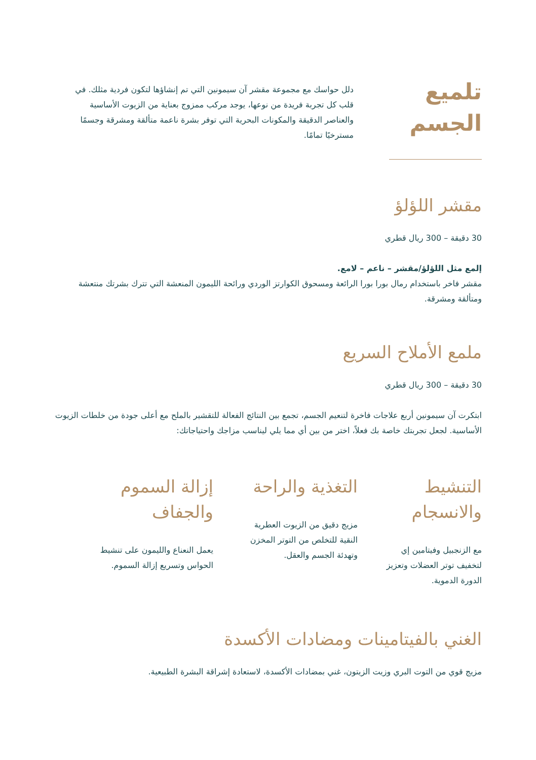تلميع الجسم
دلل حواسك مع مجموعة مقشر آن سيمونين التي تم إنشاؤها لتكون فردية مثلك. في قلب كل تجربة فريدة من نوعها، يوجد مركب ممزوج بعناية من الزيوت الأساسية والعناصر الدقيقة والمكونات البحرية التي توفر بشرة ناعمة متألقة ومشرقة وجسمًا مسترخيًا تمامًا.
مقشر اللؤلؤ
30 دقيقة – 300 ريال قطري
إلمع مثل اللؤلؤ/مقشر – ناعم – لامع.
مقشر فاخر باستخدام رمال بورا بورا الرائعة ومسحوق الكوارتز الوردي ورائحة الليمون المنعشة التي تترك بشرتك منتعشة ومتألقة ومشرقة.
ملمع الأملاح السريع
30 دقيقة – 300 ريال قطري
ابتكرت آن سيمونين أربع علاجات فاخرة لتنعيم الجسم، تجمع بين النتائج الفعالة للتقشير بالملح مع أعلى جودة من خلطات الزيوت الأساسية. لجعل تجربتك خاصة بك فعلاً، اختر من بين أي مما يلي ليناسب مزاجك واحتياجاتك:
التنشيط والانسجام
مع الزنجبيل وفيتامين إي لتخفيف توتر العضلات وتعزيز الدورة الدموية.
التغذية والراحة
مزيج دقيق من الزيوت العطرية النقية للتخلص من التوتر المخزن وتهدئة الجسم والعقل.
إزالة السموم والجفاف
يعمل النعناع والليمون على تنشيط الحواس وتسريع إزالة السموم.
الغني بالفيتامينات ومضادات الأكسدة
مزيج قوي من التوت البري وزيت الزيتون، غني بمضادات الأكسدة، لاستعادة إشراقة البشرة الطبيعية.